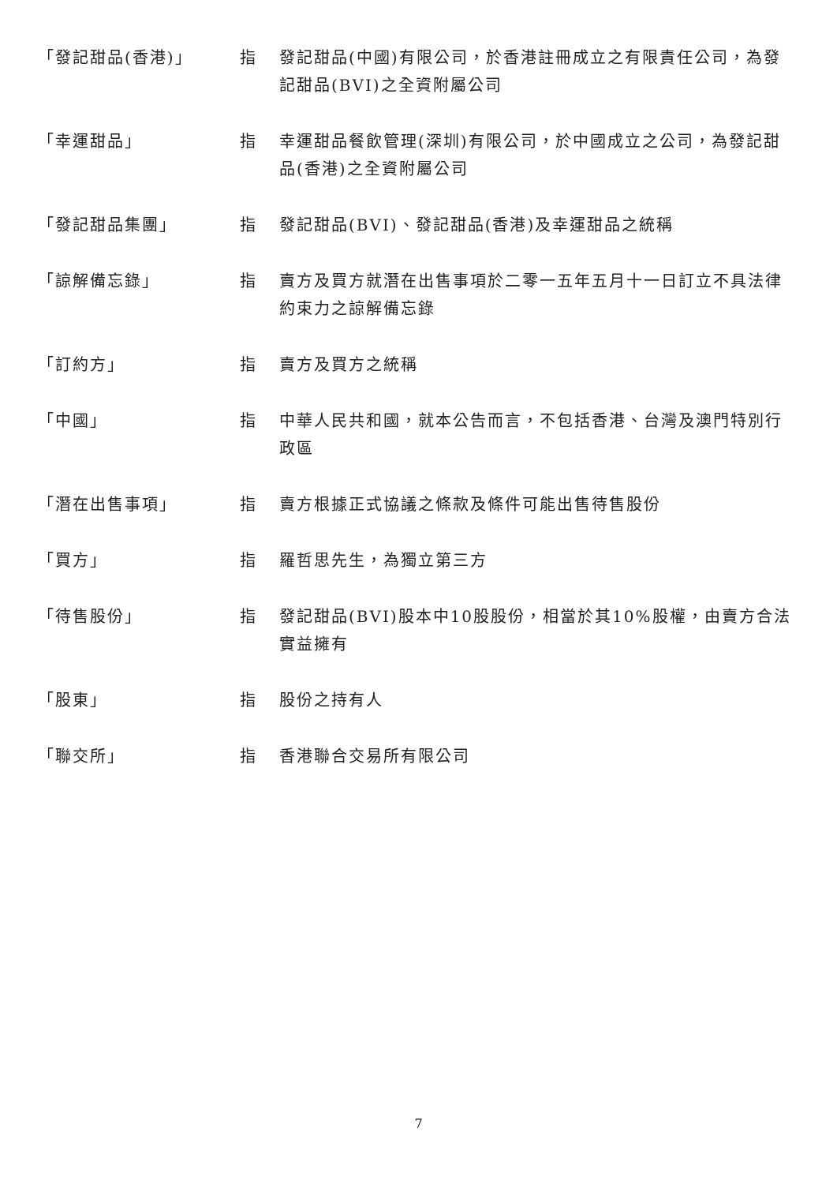「發記甜品(香港)」 指 發記甜品(中國)有限公司，於香港註冊成立之有限責任公司，為發記甜品(BVI)之全資附屬公司
「幸運甜品」 指 幸運甜品餐飲管理(深圳)有限公司，於中國成立之公司，為發記甜品(香港)之全資附屬公司
「發記甜品集團」 指 發記甜品(BVI)、發記甜品(香港)及幸運甜品之統稱
「諒解備忘錄」 指 賣方及買方就潛在出售事項於二零一五年五月十一日訂立不具法律約束力之諒解備忘錄
「訂約方」 指 賣方及買方之統稱
「中國」 指 中華人民共和國，就本公告而言，不包括香港、台灣及澳門特別行政區
「潛在出售事項」 指 賣方根據正式協議之條款及條件可能出售待售股份
「買方」 指 羅哲思先生，為獨立第三方
「待售股份」 指 發記甜品(BVI)股本中10股股份，相當於其10%股權，由賣方合法實益擁有
「股東」 指 股份之持有人
「聯交所」 指 香港聯合交易所有限公司
7